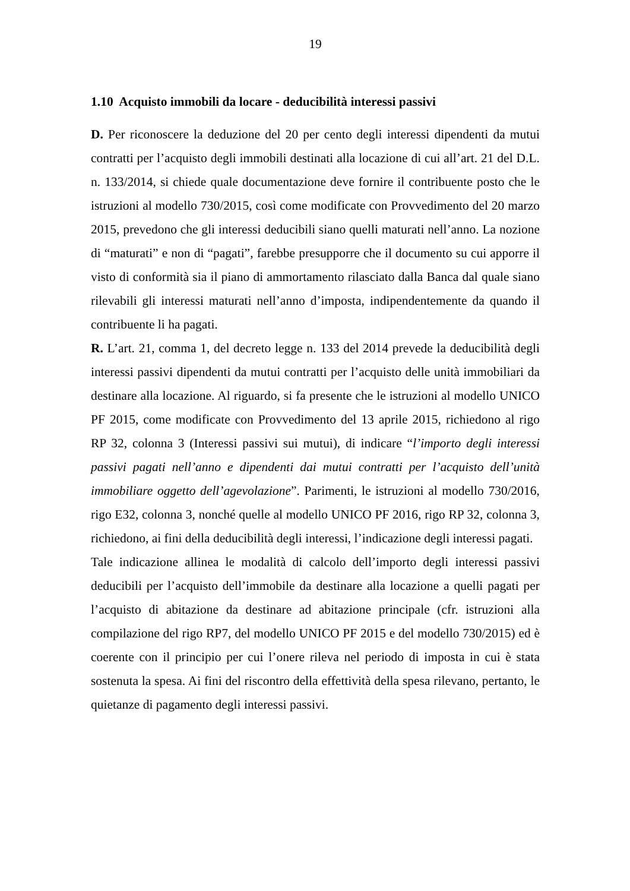19
1.10 Acquisto immobili da locare - deducibilità interessi passivi
D. Per riconoscere la deduzione del 20 per cento degli interessi dipendenti da mutui contratti per l’acquisto degli immobili destinati alla locazione di cui all’art. 21 del D.L. n. 133/2014, si chiede quale documentazione deve fornire il contribuente posto che le istruzioni al modello 730/2015, così come modificate con Provvedimento del 20 marzo 2015, prevedono che gli interessi deducibili siano quelli maturati nell’anno. La nozione di “maturati” e non di “pagati”, farebbe presupporre che il documento su cui apporre il visto di conformità sia il piano di ammortamento rilasciato dalla Banca dal quale siano rilevabili gli interessi maturati nell’anno d’imposta, indipendentemente da quando il contribuente li ha pagati.
R. L’art. 21, comma 1, del decreto legge n. 133 del 2014 prevede la deducibilità degli interessi passivi dipendenti da mutui contratti per l’acquisto delle unità immobiliari da destinare alla locazione. Al riguardo, si fa presente che le istruzioni al modello UNICO PF 2015, come modificate con Provvedimento del 13 aprile 2015, richiedono al rigo RP 32, colonna 3 (Interessi passivi sui mutui), di indicare “l’importo degli interessi passivi pagati nell’anno e dipendenti dai mutui contratti per l’acquisto dell’unità immobiliare oggetto dell’agevolazione”. Parimenti, le istruzioni al modello 730/2016, rigo E32, colonna 3, nonché quelle al modello UNICO PF 2016, rigo RP 32, colonna 3, richiedono, ai fini della deducibilità degli interessi, l’indicazione degli interessi pagati.
Tale indicazione allinea le modalità di calcolo dell’importo degli interessi passivi deducibili per l’acquisto dell’immobile da destinare alla locazione a quelli pagati per l’acquisto di abitazione da destinare ad abitazione principale (cfr. istruzioni alla compilazione del rigo RP7, del modello UNICO PF 2015 e del modello 730/2015) ed è coerente con il principio per cui l’onere rileva nel periodo di imposta in cui è stata sostenuta la spesa. Ai fini del riscontro della effettività della spesa rilevano, pertanto, le quietanze di pagamento degli interessi passivi.